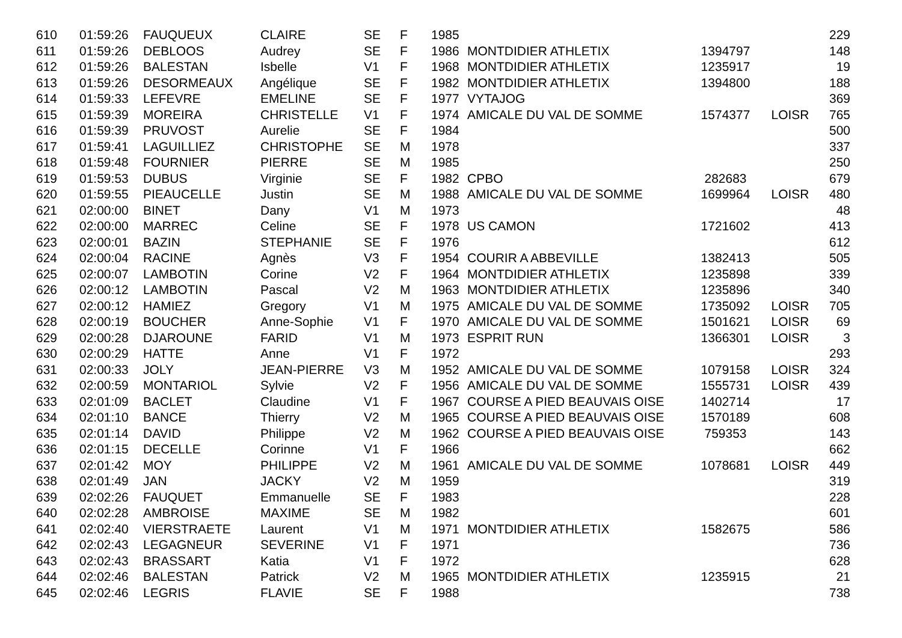| 610 | 01:59:26 | FAUQUEUX | CLAIRE | SE | F | 1985 | | | | 229 |
| 611 | 01:59:26 | DEBLOOS | Audrey | SE | F | 1986 | MONTDIDIER ATHLETIX | 1394797 | | 148 |
| 612 | 01:59:26 | BALESTAN | Isbelle | V1 | F | 1968 | MONTDIDIER ATHLETIX | 1235917 | | 19 |
| 613 | 01:59:26 | DESORMEAUX | Angélique | SE | F | 1982 | MONTDIDIER ATHLETIX | 1394800 | | 188 |
| 614 | 01:59:33 | LEFEVRE | EMELINE | SE | F | 1977 | VYTAJOG | | | 369 |
| 615 | 01:59:39 | MOREIRA | CHRISTELLE | V1 | F | 1974 | AMICALE DU VAL DE SOMME | 1574377 | LOISR | 765 |
| 616 | 01:59:39 | PRUVOST | Aurelie | SE | F | 1984 | | | | 500 |
| 617 | 01:59:41 | LAGUILLIEZ | CHRISTOPHE | SE | M | 1978 | | | | 337 |
| 618 | 01:59:48 | FOURNIER | PIERRE | SE | M | 1985 | | | | 250 |
| 619 | 01:59:53 | DUBUS | Virginie | SE | F | 1982 | CPBO | 282683 | | 679 |
| 620 | 01:59:55 | PIEAUCELLE | Justin | SE | M | 1988 | AMICALE DU VAL DE SOMME | 1699964 | LOISR | 480 |
| 621 | 02:00:00 | BINET | Dany | V1 | M | 1973 | | | | 48 |
| 622 | 02:00:00 | MARREC | Celine | SE | F | 1978 | US CAMON | 1721602 | | 413 |
| 623 | 02:00:01 | BAZIN | STEPHANIE | SE | F | 1976 | | | | 612 |
| 624 | 02:00:04 | RACINE | Agnès | V3 | F | 1954 | COURIR A ABBEVILLE | 1382413 | | 505 |
| 625 | 02:00:07 | LAMBOTIN | Corine | V2 | F | 1964 | MONTDIDIER ATHLETIX | 1235898 | | 339 |
| 626 | 02:00:12 | LAMBOTIN | Pascal | V2 | M | 1963 | MONTDIDIER ATHLETIX | 1235896 | | 340 |
| 627 | 02:00:12 | HAMIEZ | Gregory | V1 | M | 1975 | AMICALE DU VAL DE SOMME | 1735092 | LOISR | 705 |
| 628 | 02:00:19 | BOUCHER | Anne-Sophie | V1 | F | 1970 | AMICALE DU VAL DE SOMME | 1501621 | LOISR | 69 |
| 629 | 02:00:28 | DJAROUNE | FARID | V1 | M | 1973 | ESPRIT RUN | 1366301 | LOISR | 3 |
| 630 | 02:00:29 | HATTE | Anne | V1 | F | 1972 | | | | 293 |
| 631 | 02:00:33 | JOLY | JEAN-PIERRE | V3 | M | 1952 | AMICALE DU VAL DE SOMME | 1079158 | LOISR | 324 |
| 632 | 02:00:59 | MONTARIOL | Sylvie | V2 | F | 1956 | AMICALE DU VAL DE SOMME | 1555731 | LOISR | 439 |
| 633 | 02:01:09 | BACLET | Claudine | V1 | F | 1967 | COURSE A PIED BEAUVAIS OISE | 1402714 | | 17 |
| 634 | 02:01:10 | BANCE | Thierry | V2 | M | 1965 | COURSE A PIED BEAUVAIS OISE | 1570189 | | 608 |
| 635 | 02:01:14 | DAVID | Philippe | V2 | M | 1962 | COURSE A PIED BEAUVAIS OISE | 759353 | | 143 |
| 636 | 02:01:15 | DECELLE | Corinne | V1 | F | 1966 | | | | 662 |
| 637 | 02:01:42 | MOY | PHILIPPE | V2 | M | 1961 | AMICALE DU VAL DE SOMME | 1078681 | LOISR | 449 |
| 638 | 02:01:49 | JAN | JACKY | V2 | M | 1959 | | | | 319 |
| 639 | 02:02:26 | FAUQUET | Emmanuelle | SE | F | 1983 | | | | 228 |
| 640 | 02:02:28 | AMBROISE | MAXIME | SE | M | 1982 | | | | 601 |
| 641 | 02:02:40 | VIERSTRAETE | Laurent | V1 | M | 1971 | MONTDIDIER ATHLETIX | 1582675 | | 586 |
| 642 | 02:02:43 | LEGAGNEUR | SEVERINE | V1 | F | 1971 | | | | 736 |
| 643 | 02:02:43 | BRASSART | Katia | V1 | F | 1972 | | | | 628 |
| 644 | 02:02:46 | BALESTAN | Patrick | V2 | M | 1965 | MONTDIDIER ATHLETIX | 1235915 | | 21 |
| 645 | 02:02:46 | LEGRIS | FLAVIE | SE | F | 1988 | | | | 738 |